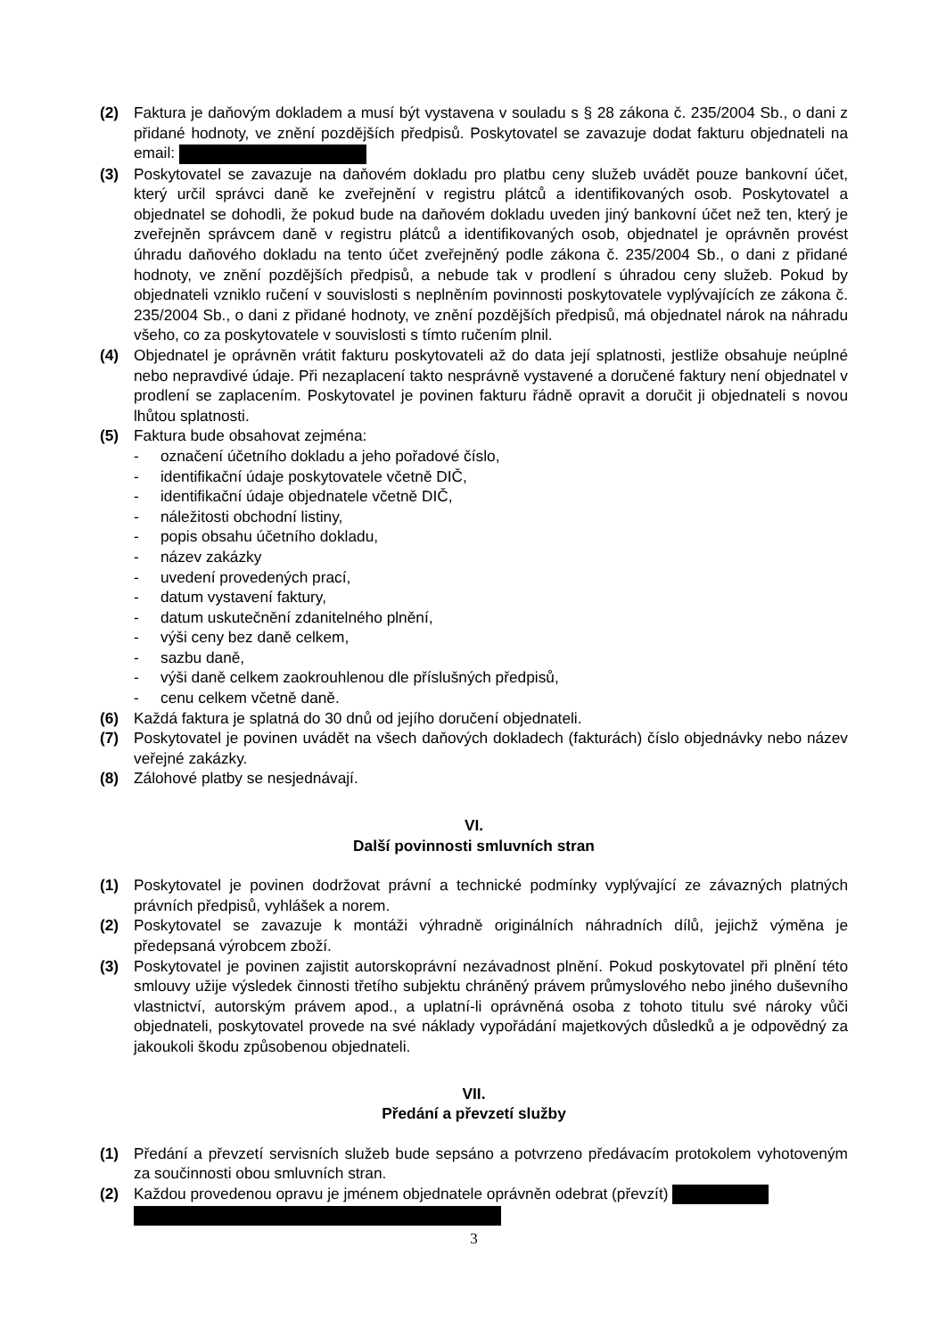(2) Faktura je daňovým dokladem a musí být vystavena v souladu s § 28 zákona č. 235/2004 Sb., o dani z přidané hodnoty, ve znění pozdějších předpisů. Poskytovatel se zavazuje dodat fakturu objednateli na email:
(3) Poskytovatel se zavazuje na daňovém dokladu pro platbu ceny služeb uvádět pouze bankovní účet, který určil správci daně ke zveřejnění v registru plátců a identifikovaných osob. Poskytovatel a objednatel se dohodli, že pokud bude na daňovém dokladu uveden jiný bankovní účet než ten, který je zveřejněn správcem daně v registru plátců a identifikovaných osob, objednatel je oprávněn provést úhradu daňového dokladu na tento účet zveřejněný podle zákona č. 235/2004 Sb., o dani z přidané hodnoty, ve znění pozdějších předpisů, a nebude tak v prodlení s úhradou ceny služeb. Pokud by objednateli vzniklo ručení v souvislosti s neplněním povinnosti poskytovatele vyplývajících ze zákona č. 235/2004 Sb., o dani z přidané hodnoty, ve znění pozdějších předpisů, má objednatel nárok na náhradu všeho, co za poskytovatele v souvislosti s tímto ručením plnil.
(4) Objednatel je oprávněn vrátit fakturu poskytovateli až do data její splatnosti, jestliže obsahuje neúplné nebo nepravdivé údaje. Při nezaplacení takto nesprávně vystavené a doručené faktury není objednatel v prodlení se zaplacením. Poskytovatel je povinen fakturu řádně opravit a doručit ji objednateli s novou lhůtou splatnosti.
(5) Faktura bude obsahovat zejména:
- označení účetního dokladu a jeho pořadové číslo,
- identifikační údaje poskytovatele včetně DIČ,
- identifikační údaje objednatele včetně DIČ,
- náležitosti obchodní listiny,
- popis obsahu účetního dokladu,
- název zakázky
- uvedení provedených prací,
- datum vystavení faktury,
- datum uskutečnění zdanitelného plnění,
- výši ceny bez daně celkem,
- sazbu daně,
- výši daně celkem zaokrouhlenou dle příslušných předpisů,
- cenu celkem včetně daně.
(6) Každá faktura je splatná do 30 dnů od jejího doručení objednateli.
(7) Poskytovatel je povinen uvádět na všech daňových dokladech (fakturách) číslo objednávky nebo název veřejné zakázky.
(8) Zálohové platby se nesjednávají.
VI.
Další povinnosti smluvních stran
(1) Poskytovatel je povinen dodržovat právní a technické podmínky vyplývající ze závazných platných právních předpisů, vyhlášek a norem.
(2) Poskytovatel se zavazuje k montáži výhradně originálních náhradních dílů, jejichž výměna je předepsaná výrobcem zboží.
(3) Poskytovatel je povinen zajistit autorskoprávní nezávadnost plnění. Pokud poskytovatel při plnění této smlouvy užije výsledek činnosti třetího subjektu chráněný právem průmyslového nebo jiného duševního vlastnictví, autorským právem apod., a uplatní-li oprávněná osoba z tohoto titulu své nároky vůči objednateli, poskytovatel provede na své náklady vypořádání majetkových důsledků a je odpovědný za jakoukoli škodu způsobenou objednateli.
VII.
Předání a převzetí služby
(1) Předání a převzetí servisních služeb bude sepsáno a potvrzeno předávacím protokolem vyhotoveným za součinnosti obou smluvních stran.
(2) Každou provedenou opravu je jménem objednatele oprávněn odebrat (převzít)
3